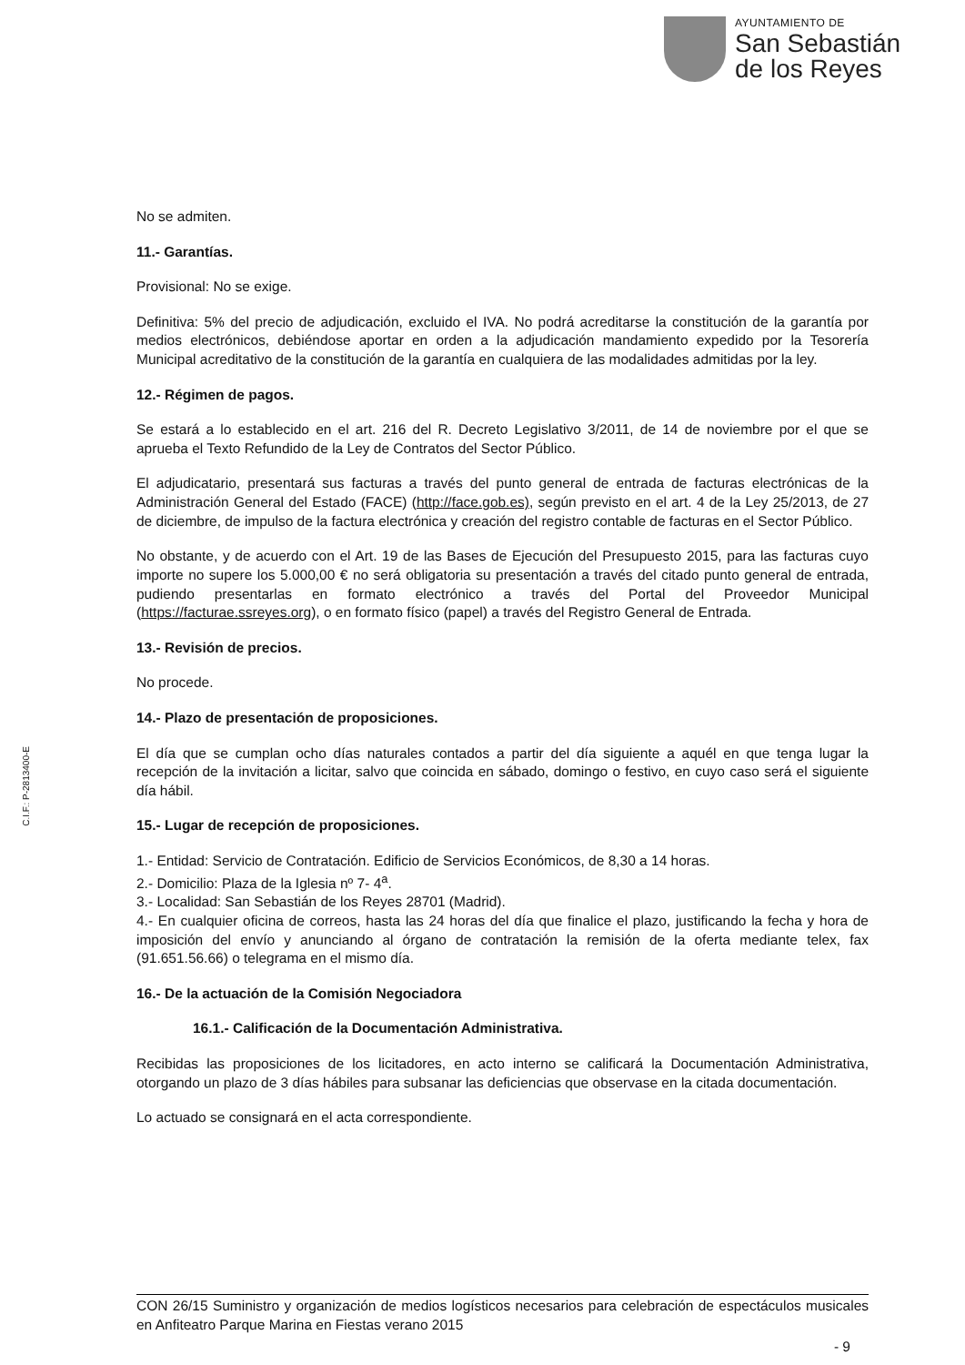AYUNTAMIENTO DE
San Sebastián
de los Reyes
C.I.F.: P-2813400-E
No se admiten.
11.- Garantías.
Provisional: No se exige.
Definitiva: 5% del precio de adjudicación, excluido el IVA. No podrá acreditarse la constitución de la garantía por medios electrónicos, debiéndose aportar en orden a la adjudicación mandamiento expedido por la Tesorería Municipal acreditativo de la constitución de la garantía en cualquiera de las modalidades admitidas por la ley.
12.- Régimen de pagos.
Se estará a lo establecido en el art. 216 del R. Decreto Legislativo 3/2011, de 14 de noviembre por el que se aprueba el Texto Refundido de la Ley de Contratos del Sector Público.
El adjudicatario, presentará sus facturas a través del punto general de entrada de facturas electrónicas de la Administración General del Estado (FACE) (http://face.gob.es), según previsto en el art. 4 de la Ley 25/2013, de 27 de diciembre, de impulso de la factura electrónica y creación del registro contable de facturas en el Sector Público.
No obstante, y de acuerdo con el Art. 19 de las Bases de Ejecución del Presupuesto 2015, para las facturas cuyo importe no supere los 5.000,00 € no será obligatoria su presentación a través del citado punto general de entrada, pudiendo presentarlas en formato electrónico a través del Portal del Proveedor Municipal (https://facturae.ssreyes.org), o en formato físico (papel) a través del Registro General de Entrada.
13.- Revisión de precios.
No procede.
14.- Plazo de presentación de proposiciones.
El día que se cumplan ocho días naturales contados a partir del día siguiente a aquél en que tenga lugar la recepción de la invitación a licitar, salvo que coincida en sábado, domingo o festivo, en cuyo caso será el siguiente día hábil.
15.- Lugar de recepción de proposiciones.
1.- Entidad: Servicio de Contratación. Edificio de Servicios Económicos, de 8,30 a 14 horas.
2.- Domicilio: Plaza de la Iglesia nº 7- 4<sup>a</sup>.
3.- Localidad: San Sebastián de los Reyes 28701 (Madrid).
4.- En cualquier oficina de correos, hasta las 24 horas del día que finalice el plazo, justificando la fecha y hora de imposición del envío y anunciando al órgano de contratación la remisión de la oferta mediante telex, fax (91.651.56.66) o telegrama en el mismo día.
16.- De la actuación de la Comisión Negociadora
16.1.- Calificación de la Documentación Administrativa.
Recibidas las proposiciones de los licitadores, en acto interno se calificará la Documentación Administrativa, otorgando un plazo de 3 días hábiles para subsanar las deficiencias que observase en la citada documentación.
Lo actuado se consignará en el acta correspondiente.
CON 26/15 Suministro y organización de medios logísticos necesarios para celebración de espectáculos musicales en Anfiteatro Parque Marina en Fiestas verano 2015
- 9